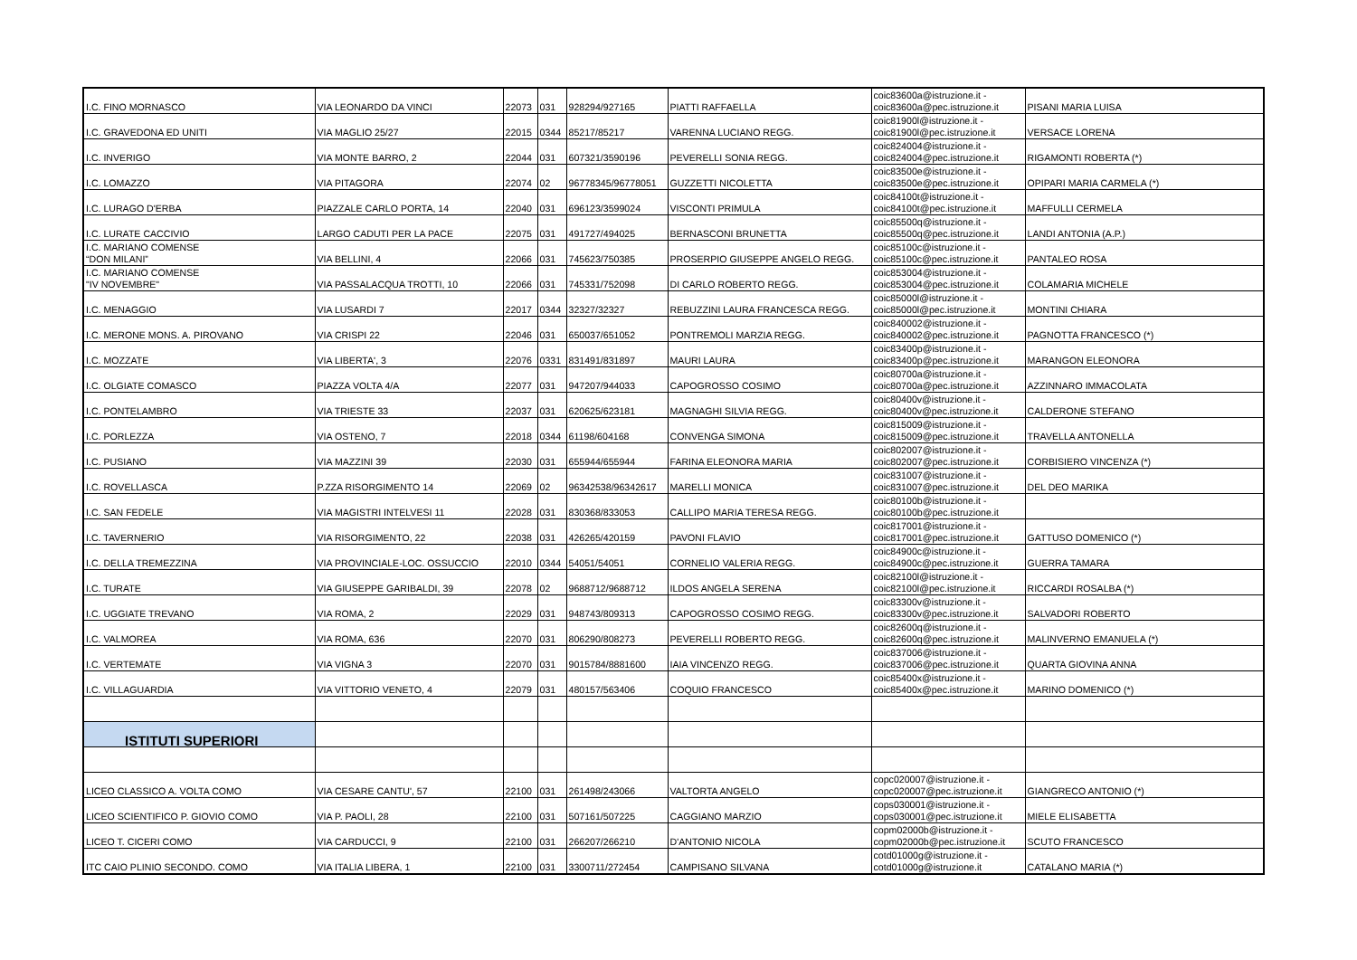| I.C. FINO MORNASCO | VIA LEONARDO DA VINCI | 22073 | 031 | 928294/927165 | PIATTI RAFFAELLA | coic83600a@istruzione.it - coic83600a@pec.istruzione.it | PISANI MARIA LUISA |
| I.C. GRAVEDONA ED UNITI | VIA MAGLIO 25/27 | 22015 | 0344 | 85217/85217 | VARENNA LUCIANO REGG. | coic81900l@istruzione.it - coic81900l@pec.istruzione.it | VERSACE LORENA |
| I.C. INVERIGO | VIA MONTE BARRO, 2 | 22044 | 031 | 607321/3590196 | PEVERELLI SONIA REGG. | coic824004@istruzione.it - coic824004@pec.istruzione.it | RIGAMONTI ROBERTA (*) |
| I.C. LOMAZZO | VIA PITAGORA | 22074 | 02 | 96778345/96778051 | GUZZETTI NICOLETTA | coic83500e@istruzione.it - coic83500e@pec.istruzione.it | OPIPARI MARIA CARMELA (*) |
| I.C. LURAGO D'ERBA | PIAZZALE CARLO PORTA, 14 | 22040 | 031 | 696123/3599024 | VISCONTI PRIMULA | coic84100t@istruzione.it - coic84100t@pec.istruzione.it | MAFFULLI CERMELA |
| I.C. LURATE CACCIVIO | LARGO CADUTI PER LA PACE | 22075 | 031 | 491727/494025 | BERNASCONI BRUNETTA | coic85500q@istruzione.it - coic85500q@pec.istruzione.it | LANDI ANTONIA (A.P.) |
| I.C. MARIANO COMENSE “DON MILANI” | VIA BELLINI, 4 | 22066 | 031 | 745623/750385 | PROSERPIO GIUSEPPE ANGELO REGG. | coic85100c@istruzione.it - coic85100c@pec.istruzione.it | PANTALEO ROSA |
| I.C. MARIANO COMENSE "IV NOVEMBRE" | VIA PASSALACQUA TROTTI, 10 | 22066 | 031 | 745331/752098 | DI CARLO ROBERTO REGG. | coic853004@istruzione.it - coic853004@pec.istruzione.it | COLAMARIA MICHELE |
| I.C. MENAGGIO | VIA LUSARDI 7 | 22017 | 0344 | 32327/32327 | REBUZZINI LAURA FRANCESCA REGG. | coic85000l@istruzione.it - coic85000l@pec.istruzione.it | MONTINI CHIARA |
| I.C. MERONE MONS. A. PIROVANO | VIA CRISPI 22 | 22046 | 031 | 650037/651052 | PONTREMOLI MARZIA REGG. | coic840002@istruzione.it - coic840002@pec.istruzione.it | PAGNOTTA FRANCESCO (*) |
| I.C. MOZZATE | VIA LIBERTA', 3 | 22076 | 0331 | 831491/831897 | MAURI LAURA | coic83400p@istruzione.it - coic83400p@pec.istruzione.it | MARANGON ELEONORA |
| I.C. OLGIATE COMASCO | PIAZZA VOLTA 4/A | 22077 | 031 | 947207/944033 | CAPOGROSSO COSIMO | coic80700a@istruzione.it - coic80700a@pec.istruzione.it | AZZINNARO IMMACOLATA |
| I.C. PONTELAMBRO | VIA TRIESTE 33 | 22037 | 031 | 620625/623181 | MAGNAGHI SILVIA REGG. | coic80400v@istruzione.it - coic80400v@pec.istruzione.it | CALDERONE STEFANO |
| I.C. PORLEZZA | VIA OSTENO, 7 | 22018 | 0344 | 61198/604168 | CONVENGA SIMONA | coic815009@istruzione.it - coic815009@pec.istruzione.it | TRAVELLA ANTONELLA |
| I.C. PUSIANO | VIA MAZZINI 39 | 22030 | 031 | 655944/655944 | FARINA ELEONORA MARIA | coic802007@istruzione.it - coic802007@pec.istruzione.it | CORBISIERO VINCENZA (*) |
| I.C. ROVELLASCA | P.ZZA RISORGIMENTO 14 | 22069 | 02 | 96342538/96342617 | MARELLI MONICA | coic831007@istruzione.it - coic831007@pec.istruzione.it | DEL DEO MARIKA |
| I.C. SAN FEDELE | VIA MAGISTRI INTELVESI 11 | 22028 | 031 | 830368/833053 | CALLIPO MARIA TERESA REGG. | coic80100b@istruzione.it - coic80100b@pec.istruzione.it | |
| I.C. TAVERNERIO | VIA RISORGIMENTO, 22 | 22038 | 031 | 426265/420159 | PAVONI FLAVIO | coic817001@istruzione.it - coic817001@pec.istruzione.it | GATTUSO DOMENICO (*) |
| I.C. DELLA TREMEZZINA | VIA PROVINCIALE-LOC. OSSUCCIO | 22010 | 0344 | 54051/54051 | CORNELIO VALERIA REGG. | coic84900c@istruzione.it - coic84900c@pec.istruzione.it | GUERRA TAMARA |
| I.C. TURATE | VIA GIUSEPPE GARIBALDI, 39 | 22078 | 02 | 9688712/9688712 | ILDOS ANGELA SERENA | coic82100l@istruzione.it - coic82100l@pec.istruzione.it | RICCARDI ROSALBA (*) |
| I.C. UGGIATE TREVANO | VIA ROMA, 2 | 22029 | 031 | 948743/809313 | CAPOGROSSO COSIMO REGG. | coic83300v@istruzione.it - coic83300v@pec.istruzione.it | SALVADORI ROBERTO |
| I.C. VALMOREA | VIA ROMA, 636 | 22070 | 031 | 806290/808273 | PEVERELLI ROBERTO REGG. | coic82600q@istruzione.it - coic82600q@pec.istruzione.it | MALINVERNO EMANUELA (*) |
| I.C. VERTEMATE | VIA VIGNA 3 | 22070 | 031 | 9015784/8881600 | IAIA VINCENZO REGG. | coic837006@istruzione.it - coic837006@pec.istruzione.it | QUARTA GIOVINA ANNA |
| I.C. VILLAGUARDIA | VIA VITTORIO VENETO, 4 | 22079 | 031 | 480157/563406 | COQUIO FRANCESCO | coic85400x@istruzione.it - coic85400x@pec.istruzione.it | MARINO DOMENICO (*) |
| ISTITUTI SUPERIORI | | | | | | | |
| LICEO CLASSICO A. VOLTA COMO | VIA CESARE CANTU', 57 | 22100 | 031 | 261498/243066 | VALTORTA ANGELO | copc020007@istruzione.it - copc020007@pec.istruzione.it | GIANGRECO ANTONIO (*) |
| LICEO SCIENTIFICO P. GIOVIO COMO | VIA P. PAOLI, 28 | 22100 | 031 | 507161/507225 | CAGGIANO MARZIO | cops030001@istruzione.it - cops030001@pec.istruzione.it | MIELE ELISABETTA |
| LICEO T. CICERI COMO | VIA CARDUCCI, 9 | 22100 | 031 | 266207/266210 | D'ANTONIO NICOLA | copm02000b@istruzione.it - copm02000b@pec.istruzione.it | SCUTO FRANCESCO |
| ITC CAIO PLINIO SECONDO. COMO | VIA ITALIA LIBERA, 1 | 22100 | 031 | 3300711/272454 | CAMPISANO SILVANA | cotd01000g@istruzione.it - cotd01000g@istruzione.it | CATALANO MARIA (*) |